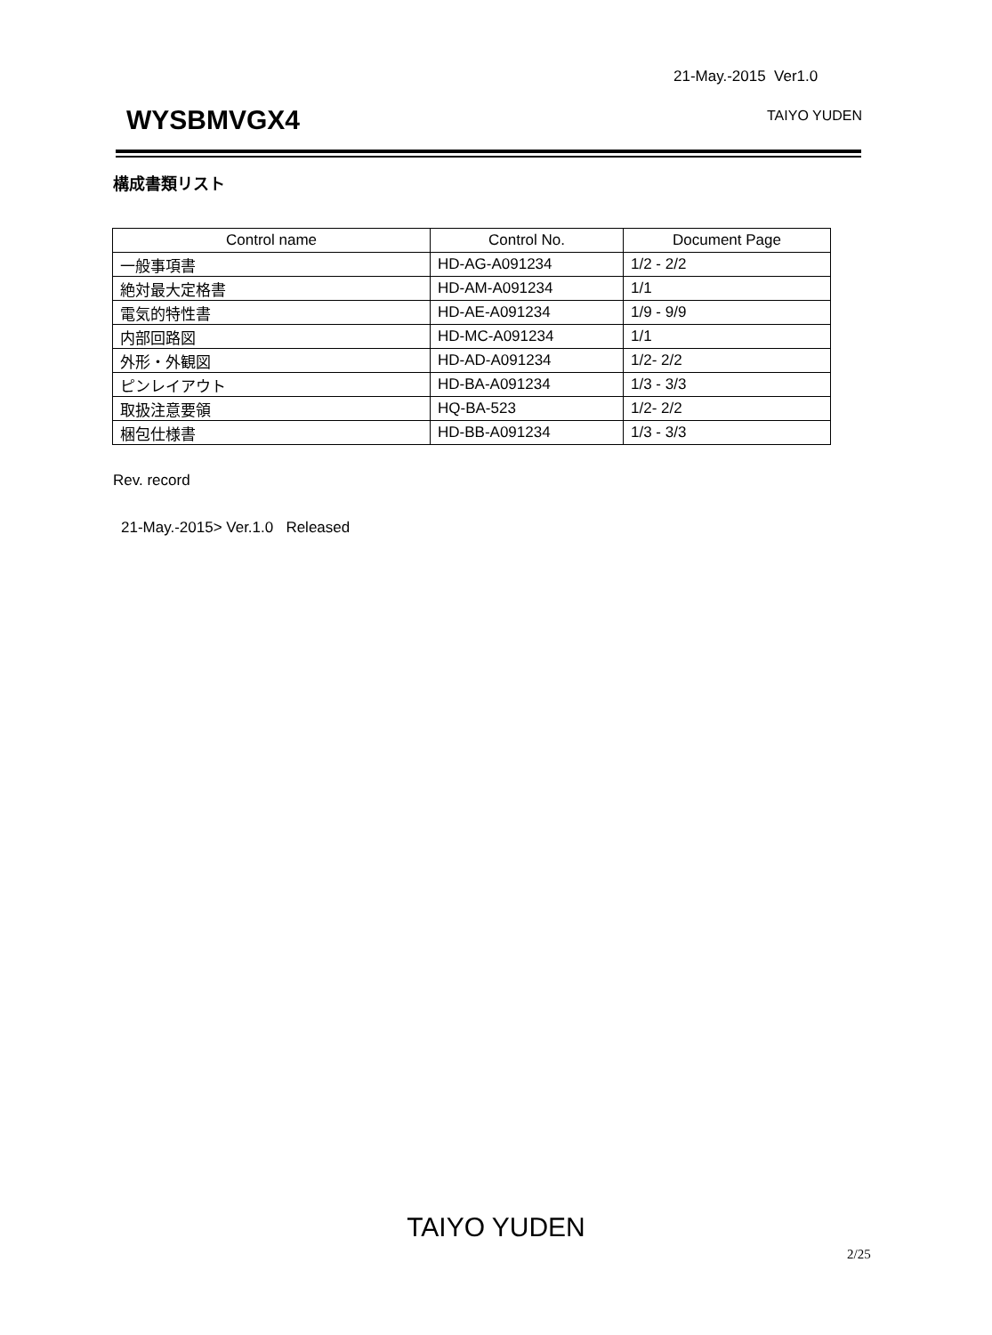21-May.-2015 Ver1.0
WYSBMVGX4 TAIYO YUDEN
構成書類リスト
| Control name | Control No. | Document Page |
| --- | --- | --- |
| 一般事項書 | HD-AG-A091234 | 1/2 - 2/2 |
| 絶対最大定格書 | HD-AM-A091234 | 1/1 |
| 電気的特性書 | HD-AE-A091234 | 1/9 - 9/9 |
| 内部回路図 | HD-MC-A091234 | 1/1 |
| 外形・外観図 | HD-AD-A091234 | 1/2- 2/2 |
| ピンレイアウト | HD-BA-A091234 | 1/3 - 3/3 |
| 取扱注意要領 | HQ-BA-523 | 1/2- 2/2 |
| 梱包仕様書 | HD-BB-A091234 | 1/3 - 3/3 |
Rev. record
21-May.-2015> Ver.1.0 Released
TAIYO YUDEN
2/25